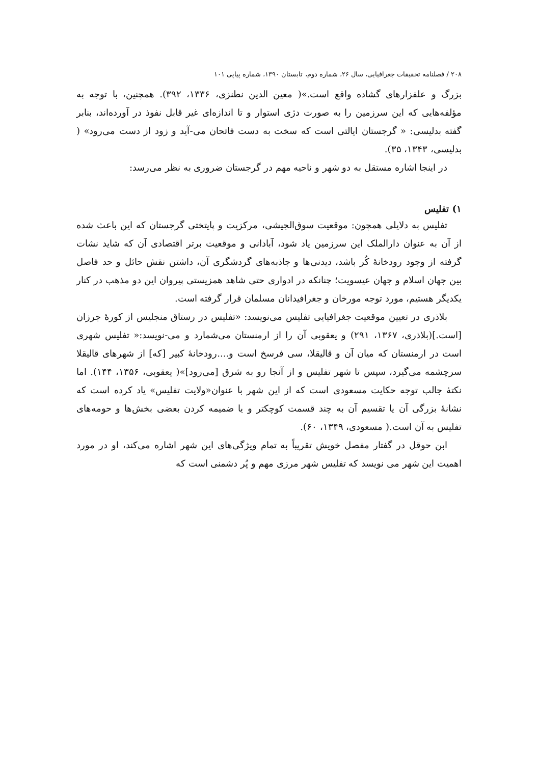۲۰۸ / فصلنامه تحقیقات جغرافیایی، سال ۲۶، شماره دوم، تابستان ۱۳۹۰، شماره پیاپی ۱۰۱
بزرگ و علفزارهای گشاده واقع است.»( معین الدین نطنزی، ۱۳۳۶، ۳۹۲). همچنین، با توجه به مؤلفه‌هایی که این سرزمین را به صورت دژی استوار و تا اندازه‌ای غیر قابل نفوذ در آورده‌اند، بنابر گفته بدلیسی: « گرجستان ایالتی است که سخت به دست فاتحان می-آید و زود از دست می‌رود» ( بدلیسی، ۱۳۴۳، ۳۵).
در اینجا اشاره مستقل به دو شهر و ناحیه مهم در گرجستان ضروری به نظر می‌رسد:
۱) تفلیس
تفلیس به دلایلی همچون: موقعیت سوق‌الجیشی، مرکزیت و پایتختی گرجستان که این باعث شده از آن به عنوان دارالملک این سرزمین یاد شود، آبادانی و موقعیت برتر اقتصادی آن که شاید نشات گرفته از وجود رودخانهٔ کُر باشد، دیدنی‌ها و جاذبه‌های گردشگری آن، داشتن نقش حائل و حد فاصل بین جهان اسلام و جهان عیسویت؛ چنانکه در ادواری حتی شاهد همزیستی پیروان این دو مذهب در کنار یکدیگر هستیم، مورد توجه مورخان و جغرافیدانان مسلمان قرار گرفته است.
بلاذری در تعیین موقعیت جغرافیایی تفلیس می‌نویسد: «تفلیس در رستاق منجلیس از کورهٔ جرزان [است.](بلاذری، ۱۳۶۷، ۲۹۱) و یعقوبی آن را از ارمنستان می‌شمارد و می-نویسد:« تفلیس شهری است در ارمنستان که میان آن و قالیقلا، سی فرسخ است و....رودخانهٔ کبیر [که] از شهرهای قالیقلا سرچشمه می‌گیرد، سپس تا شهر تفلیس و از آنجا رو به شرق [می‌رود]»( یعقوبی، ۱۳۵۶، ۱۴۴). اما نکتهٔ جالب توجه حکایت مسعودی است که از این شهر با عنوان«ولایت تفلیس» یاد کرده است که نشانهٔ بزرگی آن یا تقسیم آن به چند قسمت کوچکتر و یا ضمیمه کردن بعضی بخش‌ها و حومه‌های تفلیس به آن است.( مسعودی، ۱۳۴۹، ۶۰).
ابن حوقل در گفتار مفصل خویش تقریباً به تمام ویژگی‌های این شهر اشاره می‌کند، او در مورد اهمیت این شهر می نویسد که تفلیس شهر مرزی مهم و پُر دشمنی است که